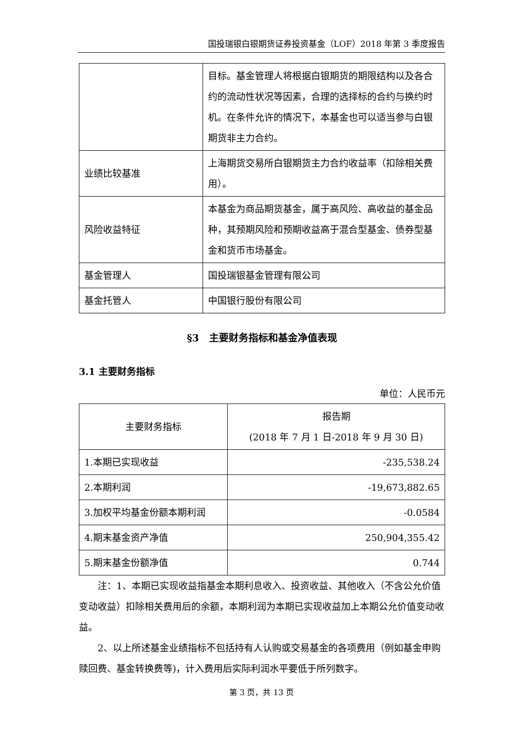国投瑞银白银期货证券投资基金（LOF）2018 年第 3 季度报告
| | 目标。基金管理人将根据白银期货的期限结构以及各合约的流动性状况等因素，合理的选择标的合约与换约时机。在条件允许的情况下，本基金也可以适当参与白银期货非主力合约。 |
| 业绩比较基准 | 上海期货交易所白银期货主力合约收益率（扣除相关费用）。 |
| 风险收益特征 | 本基金为商品期货基金，属于高风险、高收益的基金品种，其预期风险和预期收益高于混合型基金、债券型基金和货币市场基金。 |
| 基金管理人 | 国投瑞银基金管理有限公司 |
| 基金托管人 | 中国银行股份有限公司 |
§3　主要财务指标和基金净值表现
3.1 主要财务指标
单位：人民币元
| 主要财务指标 | 报告期 (2018 年 7 月 1 日-2018 年 9 月 30 日) |
| --- | --- |
| 1.本期已实现收益 | -235,538.24 |
| 2.本期利润 | -19,673,882.65 |
| 3.加权平均基金份额本期利润 | -0.0584 |
| 4.期末基金资产净值 | 250,904,355.42 |
| 5.期末基金份额净值 | 0.744 |
注：1、本期已实现收益指基金本期利息收入、投资收益、其他收入（不含公允价值变动收益）扣除相关费用后的余额，本期利润为本期已实现收益加上本期公允价值变动收益。
2、以上所述基金业绩指标不包括持有人认购或交易基金的各项费用（例如基金申购赎回费、基金转换费等)，计入费用后实际利润水平要低于所列数字。
第 3 页，共 13 页